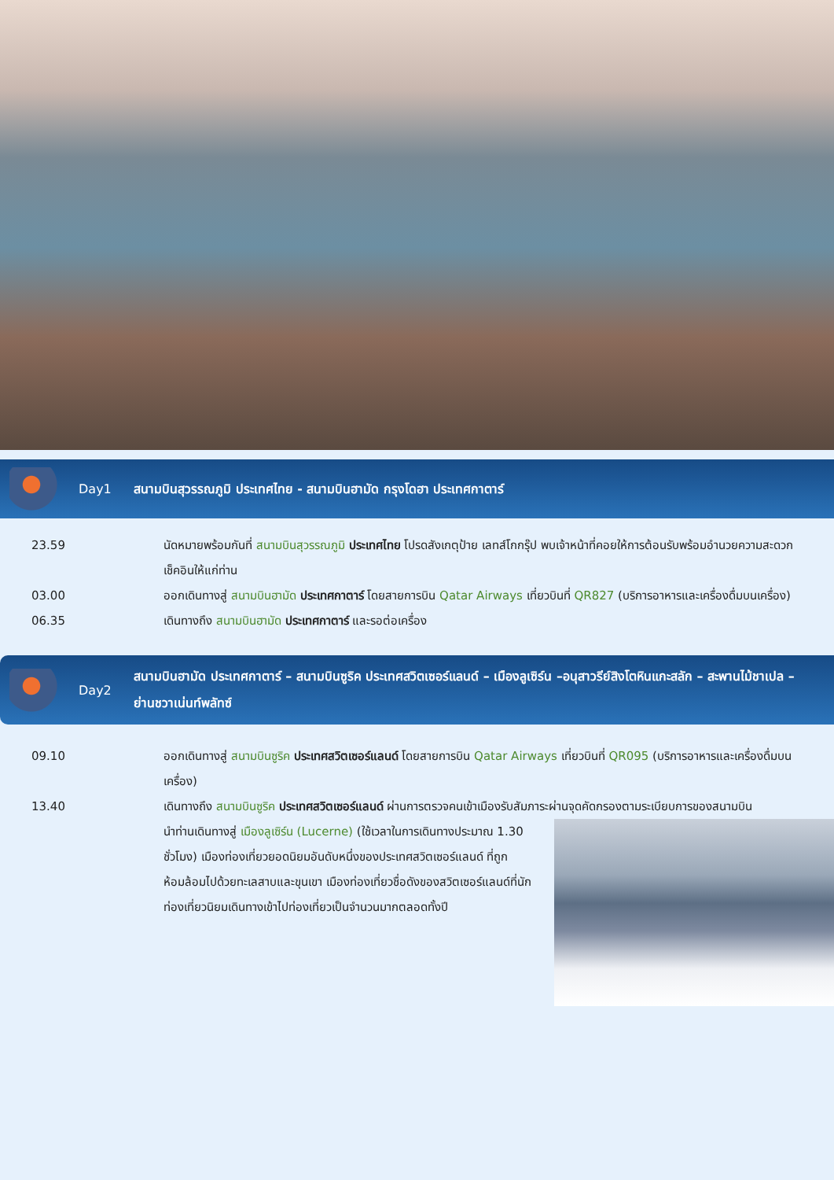Day1
สนามบินสุวรรณภูมิ ประเทศไทย - สนามบินฮามัด กรุงโดฮา ประเทศกาตาร์
23.59 นัดหมายพร้อมกันที่ สนามบินสุวรรณภูมิ ประเทศไทย โปรดสังเกตุป้าย เลทส์โกกรุ๊ป พบเจ้าหน้าที่คอยให้การต้อนรับพร้อมอำนวยความสะดวกเช็คอินให้แก่ท่าน
03.00 ออกเดินทางสู่ สนามบินฮามัด ประเทศกาตาร์ โดยสายการบิน Qatar Airways เที่ยวบินที่ QR827 (บริการอาหารและเครื่องดื่มบนเครื่อง)
06.35 เดินทางถึง สนามบินฮามัด ประเทศกาตาร์ และรอต่อเครื่อง
Day2
สนามบินฮามัด ประเทศกาตาร์ – สนามบินซูริค ประเทศสวิตเซอร์แลนด์ – เมืองลูเซิร์น –อนุสาวรีย์สิงโตหินแกะสลัก – สะพานไม้ชาเปล – ย่านชวาเน่นท์พลัทซ์
09.10 ออกเดินทางสู่ สนามบินซูริค ประเทศสวิตเซอร์แลนด์ โดยสายการบิน Qatar Airways เที่ยวบินที่ QR095 (บริการอาหารและเครื่องดื่มบนเครื่อง)
13.40 เดินทางถึง สนามบินซูริค ประเทศสวิตเซอร์แลนด์ ผ่านการตรวจคนเข้าเมืองรับสัมภาระผ่านจุดคัดกรองตามระเบียบการของสนามบิน
นำท่านเดินทางสู่ เมืองลูเซิร์น (Lucerne) (ใช้เวลาในการเดินทางประมาณ 1.30 ชั่วโมง) เมืองท่องเที่ยวยอดนิยมอันดับหนึ่งของประเทศสวิตเซอร์แลนด์ ที่ถูกห้อมล้อมไปด้วยทะเลสาบและขุนเขา เมืองท่องเที่ยวชื่อดังของสวิตเซอร์แลนด์ที่นักท่องเที่ยวนิยมเดินทางเข้าไปท่องเที่ยวเป็นจำนวนมากตลอดทั้งปี